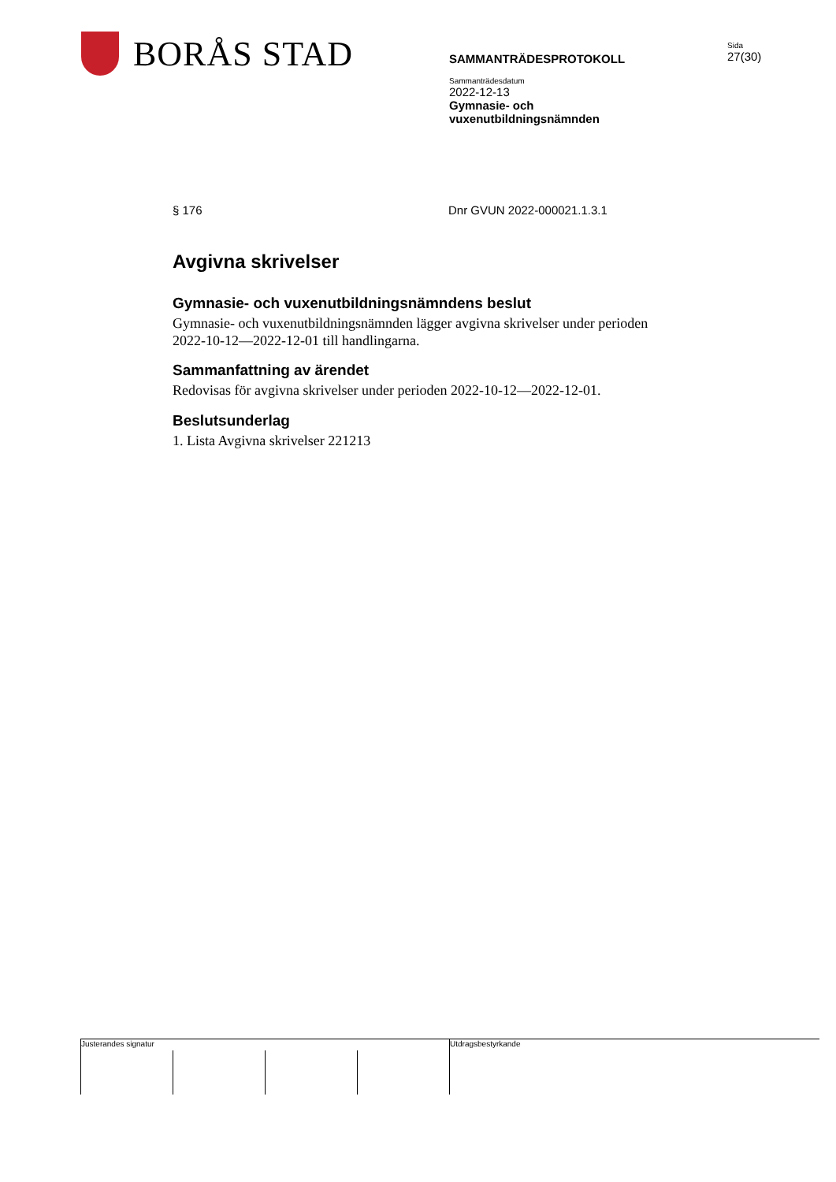BORÅS STAD
SAMMANTRÄDESPROTOKOLL
Sammanträdesdatum
2022-12-13
Gymnasie- och
vuxenutbildningsnämnden
Sida
27(30)
§ 176 Dnr GVUN 2022-000021.1.3.1
Avgivna skrivelser
Gymnasie- och vuxenutbildningsnämndens beslut
Gymnasie- och vuxenutbildningsnämnden lägger avgivna skrivelser under perioden 2022-10-12—2022-12-01 till handlingarna.
Sammanfattning av ärendet
Redovisas för avgivna skrivelser under perioden 2022-10-12—2022-12-01.
Beslutsunderlag
1. Lista Avgivna skrivelser 221213
Justerandes signatur
Utdragsbestyrkande